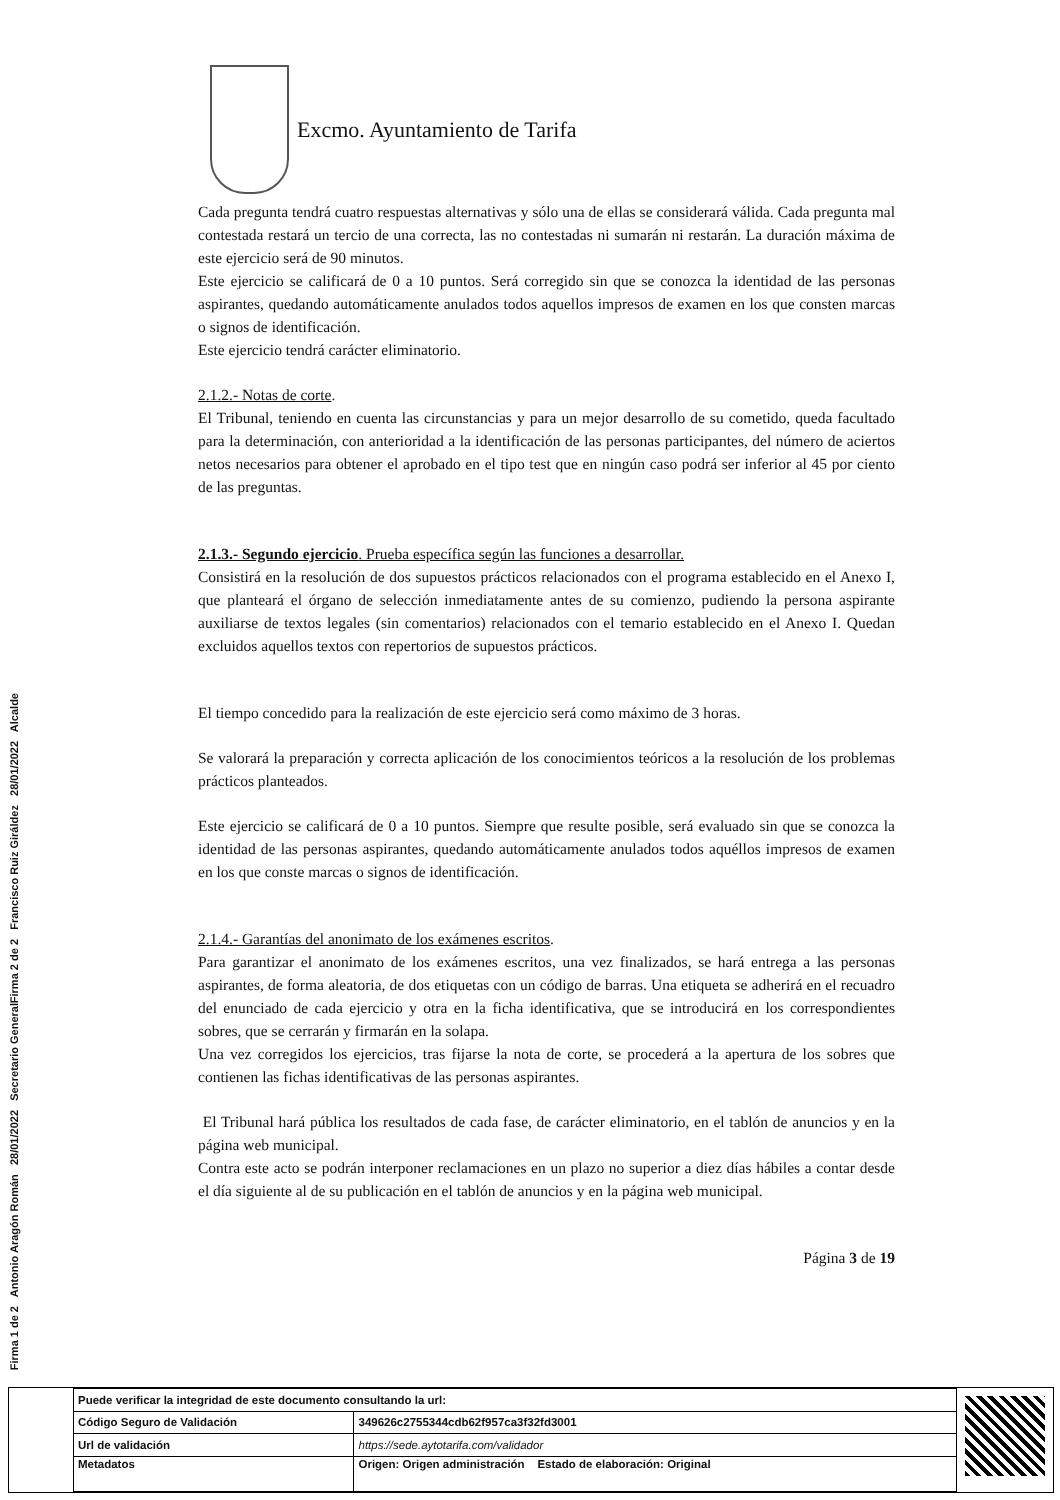Excmo. Ayuntamiento de Tarifa
Cada pregunta tendrá cuatro respuestas alternativas y sólo una de ellas se considerará válida. Cada pregunta mal contestada restará un tercio de una correcta, las no contestadas ni sumarán ni restarán. La duración máxima de este ejercicio será de 90 minutos.
Este ejercicio se calificará de 0 a 10 puntos. Será corregido sin que se conozca la identidad de las personas aspirantes, quedando automáticamente anulados todos aquellos impresos de examen en los que consten marcas o signos de identificación.
Este ejercicio tendrá carácter eliminatorio.
2.1.2.- Notas de corte.
El Tribunal, teniendo en cuenta las circunstancias y para un mejor desarrollo de su cometido, queda facultado para la determinación, con anterioridad a la identificación de las personas participantes, del número de aciertos netos necesarios para obtener el aprobado en el tipo test que en ningún caso podrá ser inferior al 45 por ciento de las preguntas.
2.1.3.- Segundo ejercicio. Prueba específica según las funciones a desarrollar.
Consistirá en la resolución de dos supuestos prácticos relacionados con el programa establecido en el Anexo I, que planteará el órgano de selección inmediatamente antes de su comienzo, pudiendo la persona aspirante auxiliarse de textos legales (sin comentarios) relacionados con el temario establecido en el Anexo I. Quedan excluidos aquellos textos con repertorios de supuestos prácticos.
El tiempo concedido para la realización de este ejercicio será como máximo de 3 horas.
Se valorará la preparación y correcta aplicación de los conocimientos teóricos a la resolución de los problemas prácticos planteados.
Este ejercicio se calificará de 0 a 10 puntos. Siempre que resulte posible, será evaluado sin que se conozca la identidad de las personas aspirantes, quedando automáticamente anulados todos aquéllos impresos de examen en los que conste marcas o signos de identificación.
2.1.4.- Garantías del anonimato de los exámenes escritos.
Para garantizar el anonimato de los exámenes escritos, una vez finalizados, se hará entrega a las personas aspirantes, de forma aleatoria, de dos etiquetas con un código de barras. Una etiqueta se adherirá en el recuadro del enunciado de cada ejercicio y otra en la ficha identificativa, que se introducirá en los correspondientes sobres, que se cerrarán y firmarán en la solapa.
Una vez corregidos los ejercicios, tras fijarse la nota de corte, se procederá a la apertura de los sobres que contienen las fichas identificativas de las personas aspirantes.
El Tribunal hará pública los resultados de cada fase, de carácter eliminatorio, en el tablón de anuncios y en la página web municipal.
Contra este acto se podrán interponer reclamaciones en un plazo no superior a diez días hábiles a contar desde el día siguiente al de su publicación en el tablón de anuncios y en la página web municipal.
Página 3 de 19
Firma 1 de 2 Antonio Aragón Román 28/01/2022 Secretario General
Firma 2 de 2 Francisco Ruiz Giráldez 28/01/2022 Alcalde
| Puede verificar la integridad de este documento consultando la url: | |
| Código Seguro de Validación | 349626c2755344cdb62f957ca3f32fd3001 |
| Url de validación | https://sede.aytotarifa.com/validador |
| Metadatos | Origen: Origen administración Estado de elaboración: Original |